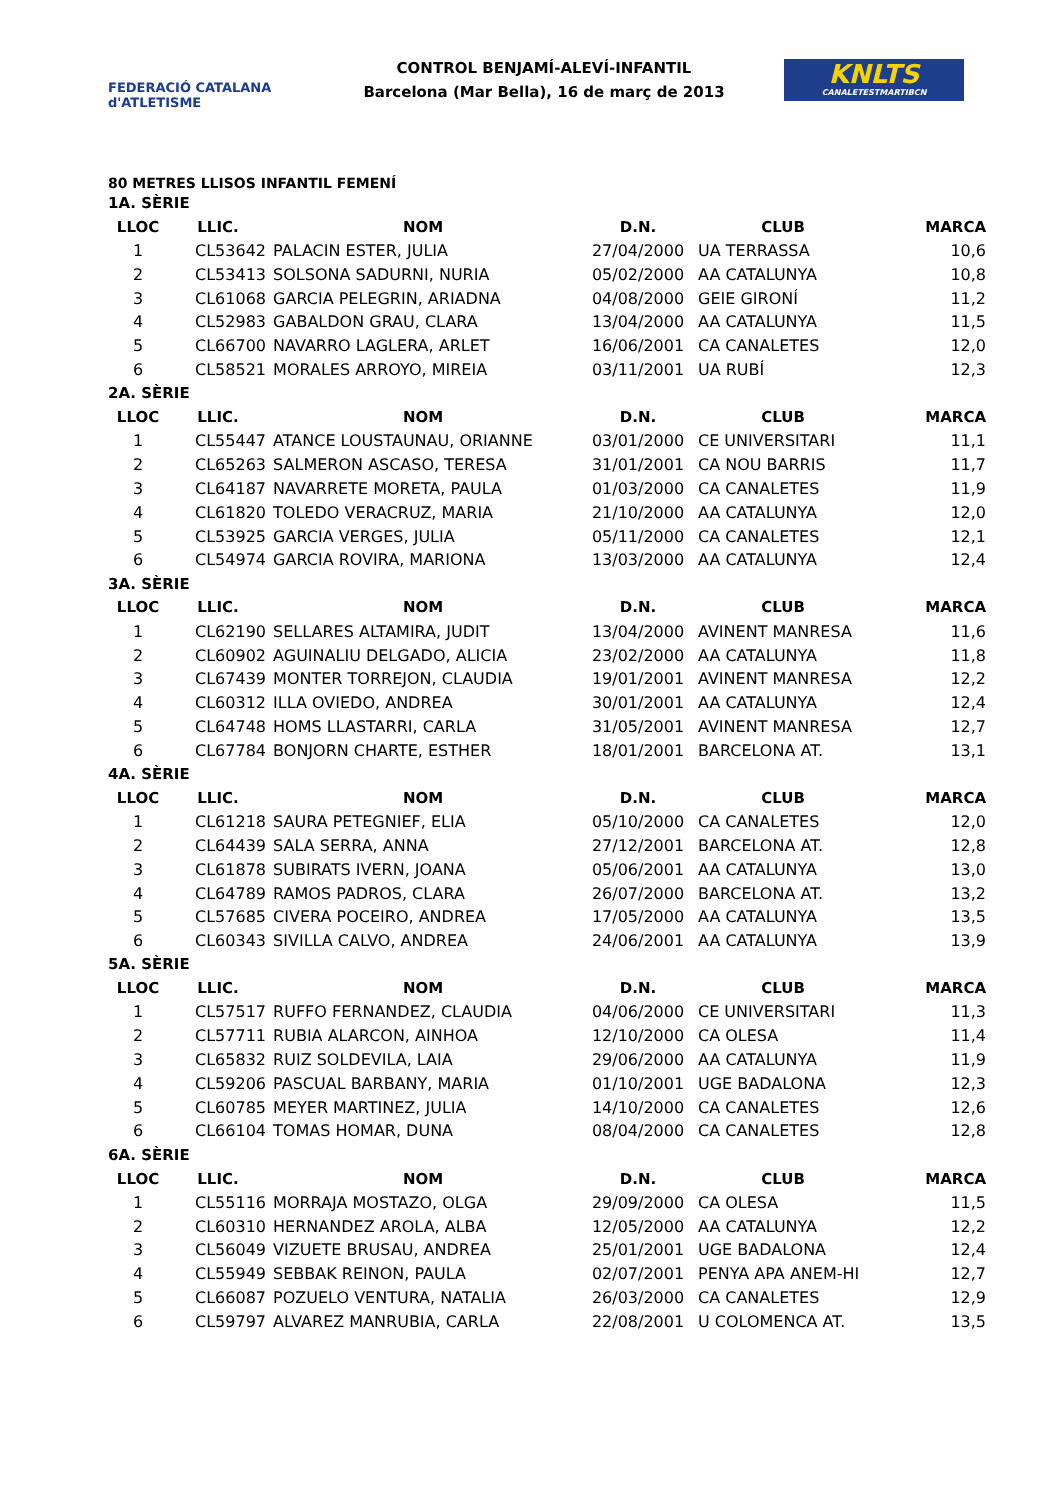FEDERACIÓ CATALANA d'ATLETISME
CONTROL BENJAMÍ-ALEVÍ-INFANTIL
Barcelona (Mar Bella), 16 de març de 2013
KNLTS
CANALETESTMARTIBCN
80 METRES LLISOS INFANTIL FEMENÍ
| 1A. SÈRIE | | | | | |
| LLOC | LLIC. | NOM | D.N. | CLUB | MARCA |
| 1 | CL53642 | PALACIN ESTER, JULIA | 27/04/2000 | UA TERRASSA | 10,6 |
| 2 | CL53413 | SOLSONA SADURNI, NURIA | 05/02/2000 | AA CATALUNYA | 10,8 |
| 3 | CL61068 | GARCIA PELEGRIN, ARIADNA | 04/08/2000 | GEIE GIRONÍ | 11,2 |
| 4 | CL52983 | GABALDON GRAU, CLARA | 13/04/2000 | AA CATALUNYA | 11,5 |
| 5 | CL66700 | NAVARRO LAGLERA, ARLET | 16/06/2001 | CA CANALETES | 12,0 |
| 6 | CL58521 | MORALES ARROYO, MIREIA | 03/11/2001 | UA RUBÍ | 12,3 |
| 2A. SÈRIE | | | | | |
| LLOC | LLIC. | NOM | D.N. | CLUB | MARCA |
| 1 | CL55447 | ATANCE LOUSTAUNAU, ORIANNE | 03/01/2000 | CE UNIVERSITARI | 11,1 |
| 2 | CL65263 | SALMERON ASCASO, TERESA | 31/01/2001 | CA NOU BARRIS | 11,7 |
| 3 | CL64187 | NAVARRETE MORETA, PAULA | 01/03/2000 | CA CANALETES | 11,9 |
| 4 | CL61820 | TOLEDO VERACRUZ, MARIA | 21/10/2000 | AA CATALUNYA | 12,0 |
| 5 | CL53925 | GARCIA VERGES, JULIA | 05/11/2000 | CA CANALETES | 12,1 |
| 6 | CL54974 | GARCIA ROVIRA, MARIONA | 13/03/2000 | AA CATALUNYA | 12,4 |
| 3A. SÈRIE | | | | | |
| LLOC | LLIC. | NOM | D.N. | CLUB | MARCA |
| 1 | CL62190 | SELLARES ALTAMIRA, JUDIT | 13/04/2000 | AVINENT MANRESA | 11,6 |
| 2 | CL60902 | AGUINALIU DELGADO, ALICIA | 23/02/2000 | AA CATALUNYA | 11,8 |
| 3 | CL67439 | MONTER TORREJON, CLAUDIA | 19/01/2001 | AVINENT MANRESA | 12,2 |
| 4 | CL60312 | ILLA OVIEDO, ANDREA | 30/01/2001 | AA CATALUNYA | 12,4 |
| 5 | CL64748 | HOMS LLASTARRI, CARLA | 31/05/2001 | AVINENT MANRESA | 12,7 |
| 6 | CL67784 | BONJORN CHARTE, ESTHER | 18/01/2001 | BARCELONA AT. | 13,1 |
| 4A. SÈRIE | | | | | |
| LLOC | LLIC. | NOM | D.N. | CLUB | MARCA |
| 1 | CL61218 | SAURA PETEGNIEF, ELIA | 05/10/2000 | CA CANALETES | 12,0 |
| 2 | CL64439 | SALA SERRA, ANNA | 27/12/2001 | BARCELONA AT. | 12,8 |
| 3 | CL61878 | SUBIRATS IVERN, JOANA | 05/06/2001 | AA CATALUNYA | 13,0 |
| 4 | CL64789 | RAMOS PADROS, CLARA | 26/07/2000 | BARCELONA AT. | 13,2 |
| 5 | CL57685 | CIVERA POCEIRO, ANDREA | 17/05/2000 | AA CATALUNYA | 13,5 |
| 6 | CL60343 | SIVILLA CALVO, ANDREA | 24/06/2001 | AA CATALUNYA | 13,9 |
| 5A. SÈRIE | | | | | |
| LLOC | LLIC. | NOM | D.N. | CLUB | MARCA |
| 1 | CL57517 | RUFFO FERNANDEZ, CLAUDIA | 04/06/2000 | CE UNIVERSITARI | 11,3 |
| 2 | CL57711 | RUBIA ALARCON, AINHOA | 12/10/2000 | CA OLESA | 11,4 |
| 3 | CL65832 | RUIZ SOLDEVILA, LAIA | 29/06/2000 | AA CATALUNYA | 11,9 |
| 4 | CL59206 | PASCUAL BARBANY, MARIA | 01/10/2001 | UGE BADALONA | 12,3 |
| 5 | CL60785 | MEYER MARTINEZ, JULIA | 14/10/2000 | CA CANALETES | 12,6 |
| 6 | CL66104 | TOMAS HOMAR, DUNA | 08/04/2000 | CA CANALETES | 12,8 |
| 6A. SÈRIE | | | | | |
| LLOC | LLIC. | NOM | D.N. | CLUB | MARCA |
| 1 | CL55116 | MORRAJA MOSTAZO, OLGA | 29/09/2000 | CA OLESA | 11,5 |
| 2 | CL60310 | HERNANDEZ AROLA, ALBA | 12/05/2000 | AA CATALUNYA | 12,2 |
| 3 | CL56049 | VIZUETE BRUSAU, ANDREA | 25/01/2001 | UGE BADALONA | 12,4 |
| 4 | CL55949 | SEBBAK REINON, PAULA | 02/07/2001 | PENYA APA ANEM-HI | 12,7 |
| 5 | CL66087 | POZUELO VENTURA, NATALIA | 26/03/2000 | CA CANALETES | 12,9 |
| 6 | CL59797 | ALVAREZ MANRUBIA, CARLA | 22/08/2001 | U COLOMENCA AT. | 13,5 |